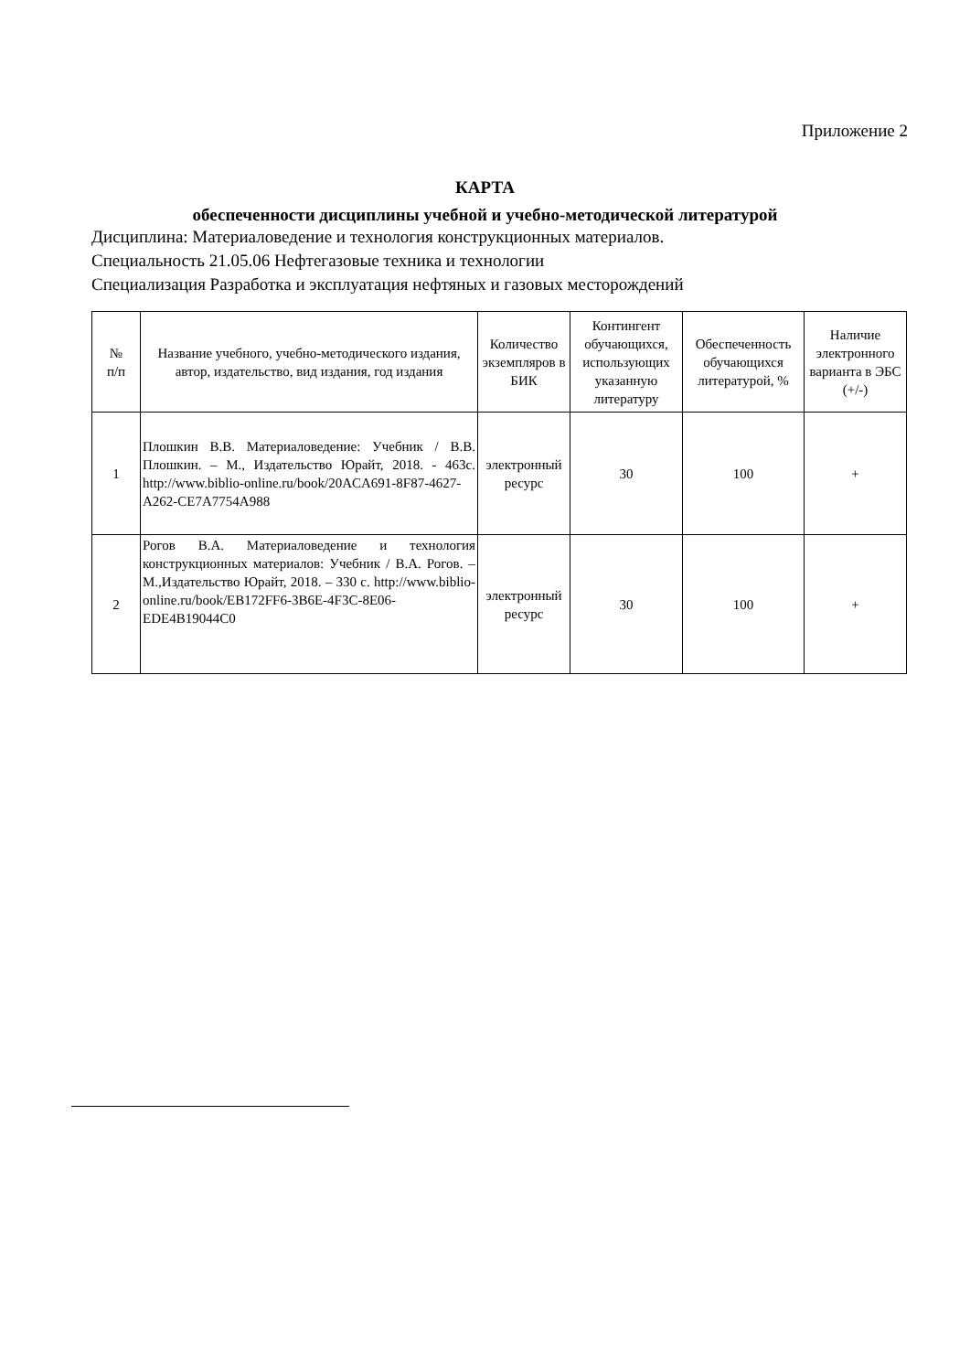Приложение 2
КАРТА
обеспеченности дисциплины учебной и учебно-методической литературой
Дисциплина: Материаловедение и технология конструкционных материалов.
Специальность 21.05.06 Нефтегазовые техника и технологии
Специализация Разработка и эксплуатация нефтяных и газовых месторождений
| № п/п | Название учебного, учебно-методического издания, автор, издательство, вид издания, год издания | Количество экземпляров в БИК | Контингент обучающихся, использующих указанную литературу | Обеспеченность обучающихся литературой, % | Наличие электронного варианта в ЭБС (+/-) |
| --- | --- | --- | --- | --- | --- |
| 1 | Плошкин В.В. Материаловедение: Учебник / В.В. Плошкин. – М., Издательство Юрайт, 2018. - 463с. http://www.biblio-online.ru/book/20ACA691-8F87-4627-A262-CE7A7754A988 | электронный ресурс | 30 | 100 | + |
| 2 | Рогов В.А. Материаловедение и технология конструкционных материалов: Учебник / В.А. Рогов. – М.,Издательство Юрайт, 2018. – 330 с. http://www.biblio-online.ru/book/EB172FF6-3B6E-4F3C-8E06-EDE4B19044C0 | электронный ресурс | 30 | 100 | + |